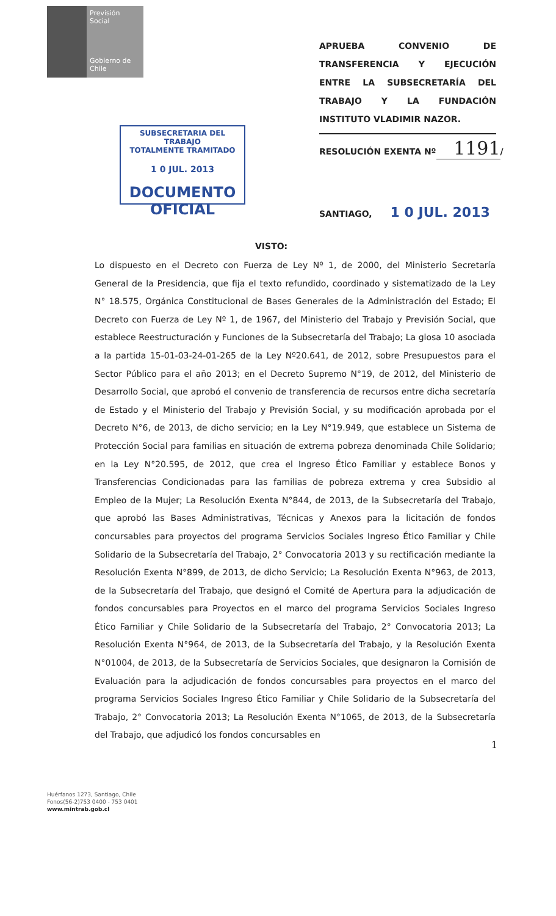Previsión
Social
Gobierno de Chile
APRUEBA CONVENIO DE TRANSFERENCIA Y EJECUCIÓN ENTRE LA SUBSECRETARÍA DEL TRABAJO Y LA FUNDACIÓN INSTITUTO VLADIMIR NAZOR.
SUBSECRETARIA DEL TRABAJO
TOTALMENTE TRAMITADO
1 0 JUL. 2013
DOCUMENTO OFICIAL
RESOLUCIÓN EXENTA Nº 1191 /
SANTIAGO, 1 0 JUL. 2013
VISTO:
Lo dispuesto en el Decreto con Fuerza de Ley Nº 1, de 2000, del Ministerio Secretaría General de la Presidencia, que fija el texto refundido, coordinado y sistematizado de la Ley N° 18.575, Orgánica Constitucional de Bases Generales de la Administración del Estado; El Decreto con Fuerza de Ley Nº 1, de 1967, del Ministerio del Trabajo y Previsión Social, que establece Reestructuración y Funciones de la Subsecretaría del Trabajo; La glosa 10 asociada a la partida 15-01-03-24-01-265 de la Ley Nº20.641, de 2012, sobre Presupuestos para el Sector Público para el año 2013; en el Decreto Supremo N°19, de 2012, del Ministerio de Desarrollo Social, que aprobó el convenio de transferencia de recursos entre dicha secretaría de Estado y el Ministerio del Trabajo y Previsión Social, y su modificación aprobada por el Decreto N°6, de 2013, de dicho servicio; en la Ley N°19.949, que establece un Sistema de Protección Social para familias en situación de extrema pobreza denominada Chile Solidario; en la Ley N°20.595, de 2012, que crea el Ingreso Ético Familiar y establece Bonos y Transferencias Condicionadas para las familias de pobreza extrema y crea Subsidio al Empleo de la Mujer; La Resolución Exenta N°844, de 2013, de la Subsecretaría del Trabajo, que aprobó las Bases Administrativas, Técnicas y Anexos para la licitación de fondos concursables para proyectos del programa Servicios Sociales Ingreso Ético Familiar y Chile Solidario de la Subsecretaría del Trabajo, 2° Convocatoria 2013 y su rectificación mediante la Resolución Exenta N°899, de 2013, de dicho Servicio; La Resolución Exenta N°963, de 2013, de la Subsecretaría del Trabajo, que designó el Comité de Apertura para la adjudicación de fondos concursables para Proyectos en el marco del programa Servicios Sociales Ingreso Ético Familiar y Chile Solidario de la Subsecretaría del Trabajo, 2° Convocatoria 2013; La Resolución Exenta N°964, de 2013, de la Subsecretaría del Trabajo, y la Resolución Exenta N°01004, de 2013, de la Subsecretaría de Servicios Sociales, que designaron la Comisión de Evaluación para la adjudicación de fondos concursables para proyectos en el marco del programa Servicios Sociales Ingreso Ético Familiar y Chile Solidario de la Subsecretaría del Trabajo, 2° Convocatoria 2013; La Resolución Exenta N°1065, de 2013, de la Subsecretaría del Trabajo, que adjudicó los fondos concursables en
1
Huérfanos 1273, Santiago, Chile
Fonos(56-2)753 0400 - 753 0401
www.mintrab.gob.cl